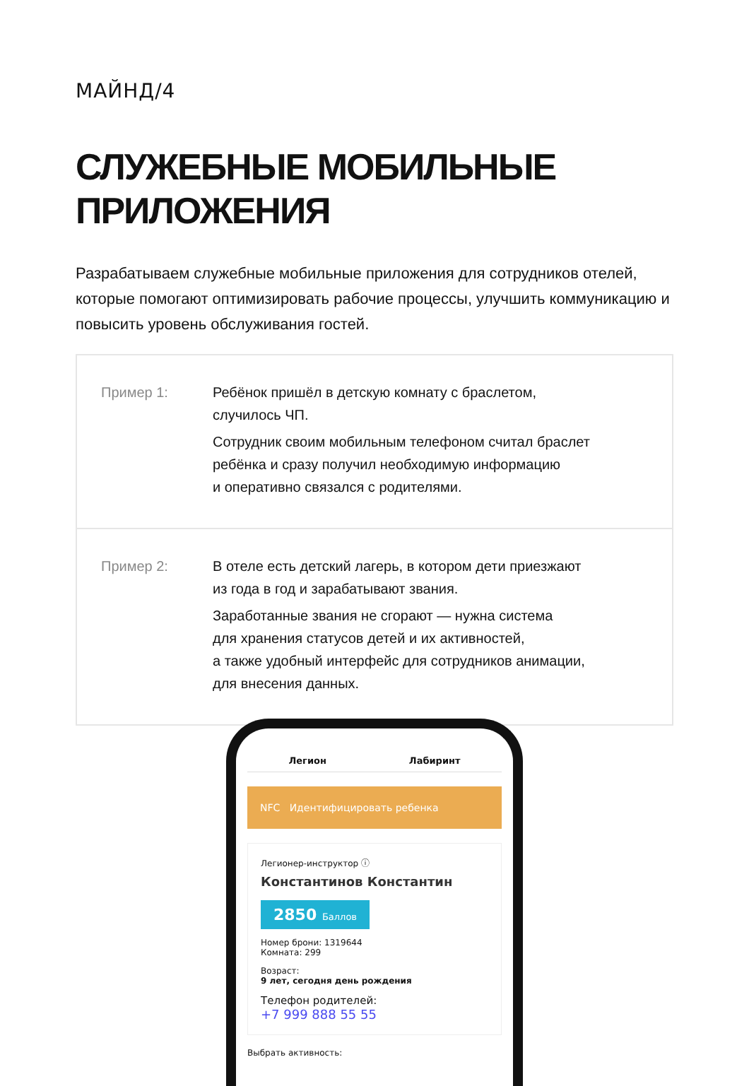МАЙНД/4
СЛУЖЕБНЫЕ МОБИЛЬНЫЕ
ПРИЛОЖЕНИЯ
Разрабатываем служебные мобильные приложения для сотрудников отелей, которые помогают оптимизировать рабочие процессы, улучшить коммуникацию и повысить уровень обслуживания гостей.
Пример 1: Ребёнок пришёл в детскую комнату с браслетом,
случилось ЧП.
Сотрудник своим мобильным телефоном считал браслет
ребёнка и сразу получил необходимую информацию
и оперативно связался с родителями.
Пример 2: В отеле есть детский лагерь, в котором дети приезжают
из года в год и зарабатывают звания.
Заработанные звания не сгорают — нужна система
для хранения статусов детей и их активностей,
а также удобный интерфейс для сотрудников анимации,
для внесения данных.
Легион Лабиринт
NFC Идентифицировать ребенка
Легионер-инструктор ⓘ
Константинов Константин
2850 Баллов
Номер брони: 1319644
Комната: 299
Возраст:
9 лет, сегодня день рождения
Телефон родителей:
+7 999 888 55 55
Выбрать активность: